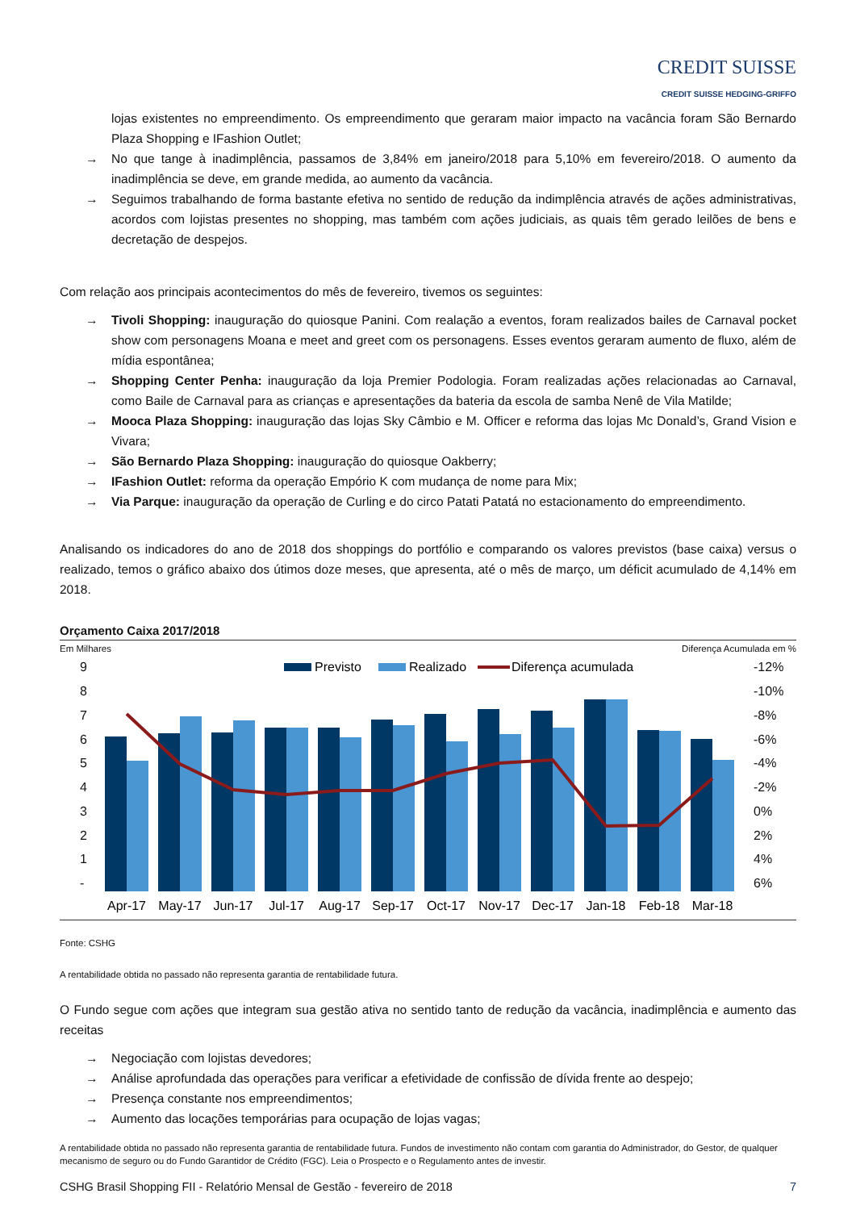CREDIT SUISSE
CREDIT SUISSE HEDGING-GRIFFO
lojas existentes no empreendimento. Os empreendimento que geraram maior impacto na vacância foram São Bernardo Plaza Shopping e IFashion Outlet;
→ No que tange à inadimplência, passamos de 3,84% em janeiro/2018 para 5,10% em fevereiro/2018. O aumento da inadimplência se deve, em grande medida, ao aumento da vacância.
→ Seguimos trabalhando de forma bastante efetiva no sentido de redução da indimplência através de ações administrativas, acordos com lojistas presentes no shopping, mas também com ações judiciais, as quais têm gerado leilões de bens e decretação de despejos.
Com relação aos principais acontecimentos do mês de fevereiro, tivemos os seguintes:
→ Tivoli Shopping: inauguração do quiosque Panini. Com realação a eventos, foram realizados bailes de Carnaval pocket show com personagens Moana e meet and greet com os personagens. Esses eventos geraram aumento de fluxo, além de mídia espontânea;
→ Shopping Center Penha: inauguração da loja Premier Podologia. Foram realizadas ações relacionadas ao Carnaval, como Baile de Carnaval para as crianças e apresentações da bateria da escola de samba Nenê de Vila Matilde;
→ Mooca Plaza Shopping: inauguração das lojas Sky Câmbio e M. Officer e reforma das lojas Mc Donald’s, Grand Vision e Vivara;
→ São Bernardo Plaza Shopping: inauguração do quiosque Oakberry;
→ IFashion Outlet: reforma da operação Empório K com mudança de nome para Mix;
→ Via Parque: inauguração da operação de Curling e do circo Patati Patatá no estacionamento do empreendimento.
Analisando os indicadores do ano de 2018 dos shoppings do portfólio e comparando os valores previstos (base caixa) versus o realizado, temos o gráfico abaixo dos útimos doze meses, que apresenta, até o mês de março, um déficit acumulado de 4,14% em 2018.
Orçamento Caixa 2017/2018
Em Milhares Diferença Acumulada em %
9
8
7
6
5
4
3
2
1
-
-12%
-10%
-8%
-6%
-4%
-2%
0%
2%
4%
6%
Previsto
Realizado
Diferença acumulada
Apr-17
May-17
Jun-17
Jul-17
Aug-17
Sep-17
Oct-17
Nov-17
Dec-17
Jan-18
Feb-18
Mar-18
Fonte: CSHG
A rentabilidade obtida no passado não representa garantia de rentabilidade futura.
O Fundo segue com ações que integram sua gestão ativa no sentido tanto de redução da vacância, inadimplência e aumento das receitas
→ Negociação com lojistas devedores;
→ Análise aprofundada das operações para verificar a efetividade de confissão de dívida frente ao despejo;
→ Presença constante nos empreendimentos;
→ Aumento das locações temporárias para ocupação de lojas vagas;
A rentabilidade obtida no passado não representa garantia de rentabilidade futura. Fundos de investimento não contam com garantia do Administrador, do Gestor, de qualquer mecanismo de seguro ou do Fundo Garantidor de Crédito (FGC). Leia o Prospecto e o Regulamento antes de investir.
CSHG Brasil Shopping FII - Relatório Mensal de Gestão - fevereiro de 2018 7